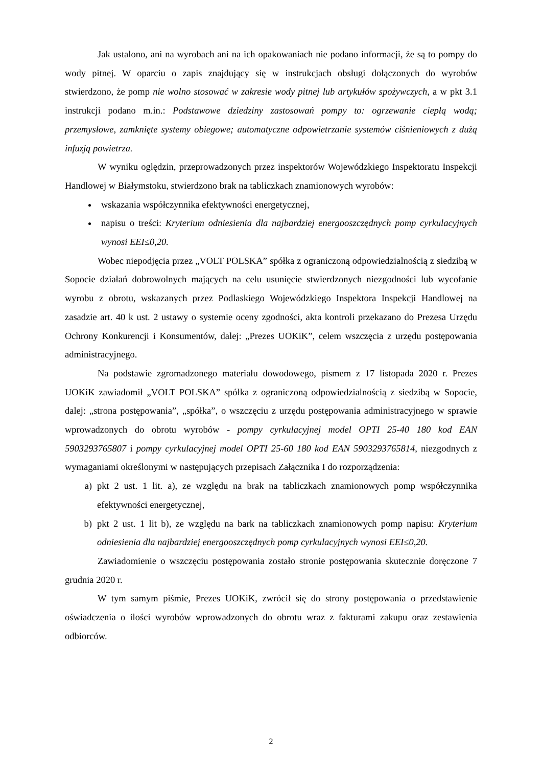Jak ustalono, ani na wyrobach ani na ich opakowaniach nie podano informacji, że są to pompy do wody pitnej. W oparciu o zapis znajdujący się w instrukcjach obsługi dołączonych do wyrobów stwierdzono, że pomp nie wolno stosować w zakresie wody pitnej lub artykułów spożywczych, a w pkt 3.1 instrukcji podano m.in.: Podstawowe dziedziny zastosowań pompy to: ogrzewanie ciepłą wodą; przemysłowe, zamknięte systemy obiegowe; automatyczne odpowietrzanie systemów ciśnieniowych z dużą infuzją powietrza.
W wyniku oględzin, przeprowadzonych przez inspektorów Wojewódzkiego Inspektoratu Inspekcji Handlowej w Białymstoku, stwierdzono brak na tabliczkach znamionowych wyrobów:
wskazania współczynnika efektywności energetycznej,
napisu o treści: Kryterium odniesienia dla najbardziej energooszczędnych pomp cyrkulacyjnych wynosi EEI≤0,20.
Wobec niepodjęcia przez „VOLT POLSKA” spółka z ograniczoną odpowiedzialnością z siedzibą w Sopocie działań dobrowolnych mających na celu usunięcie stwierdzonych niezgodności lub wycofanie wyrobu z obrotu, wskazanych przez Podlaskiego Wojewódzkiego Inspektora Inspekcji Handlowej na zasadzie art. 40 k ust. 2 ustawy o systemie oceny zgodności, akta kontroli przekazano do Prezesa Urzędu Ochrony Konkurencji i Konsumentów, dalej: „Prezes UOKiK”, celem wszczęcia z urzędu postępowania administracyjnego.
Na podstawie zgromadzonego materiału dowodowego, pismem z 17 listopada 2020 r. Prezes UOKiK zawiadomił „VOLT POLSKA” spółka z ograniczoną odpowiedzialnością z siedzibą w Sopocie, dalej: „strona postępowania”, „spółka”, o wszczęciu z urzędu postępowania administracyjnego w sprawie wprowadzonych do obrotu wyrobów - pompy cyrkulacyjnej model OPTI 25-40 180 kod EAN 5903293765807 i pompy cyrkulacyjnej model OPTI 25-60 180 kod EAN 5903293765814, niezgodnych z wymaganiami określonymi w następujących przepisach Załącznika I do rozporządzenia:
a) pkt 2 ust. 1 lit. a), ze względu na brak na tabliczkach znamionowych pomp współczynnika efektywności energetycznej,
b) pkt 2 ust. 1 lit b), ze względu na bark na tabliczkach znamionowych pomp napisu: Kryterium odniesienia dla najbardziej energooszczędnych pomp cyrkulacyjnych wynosi EEI≤0,20.
Zawiadomienie o wszczęciu postępowania zostało stronie postępowania skutecznie doręczone 7 grudnia 2020 r.
W tym samym piśmie, Prezes UOKiK, zwrócił się do strony postępowania o przedstawienie oświadczenia o ilości wyrobów wprowadzonych do obrotu wraz z fakturami zakupu oraz zestawienia odbiorców.
2